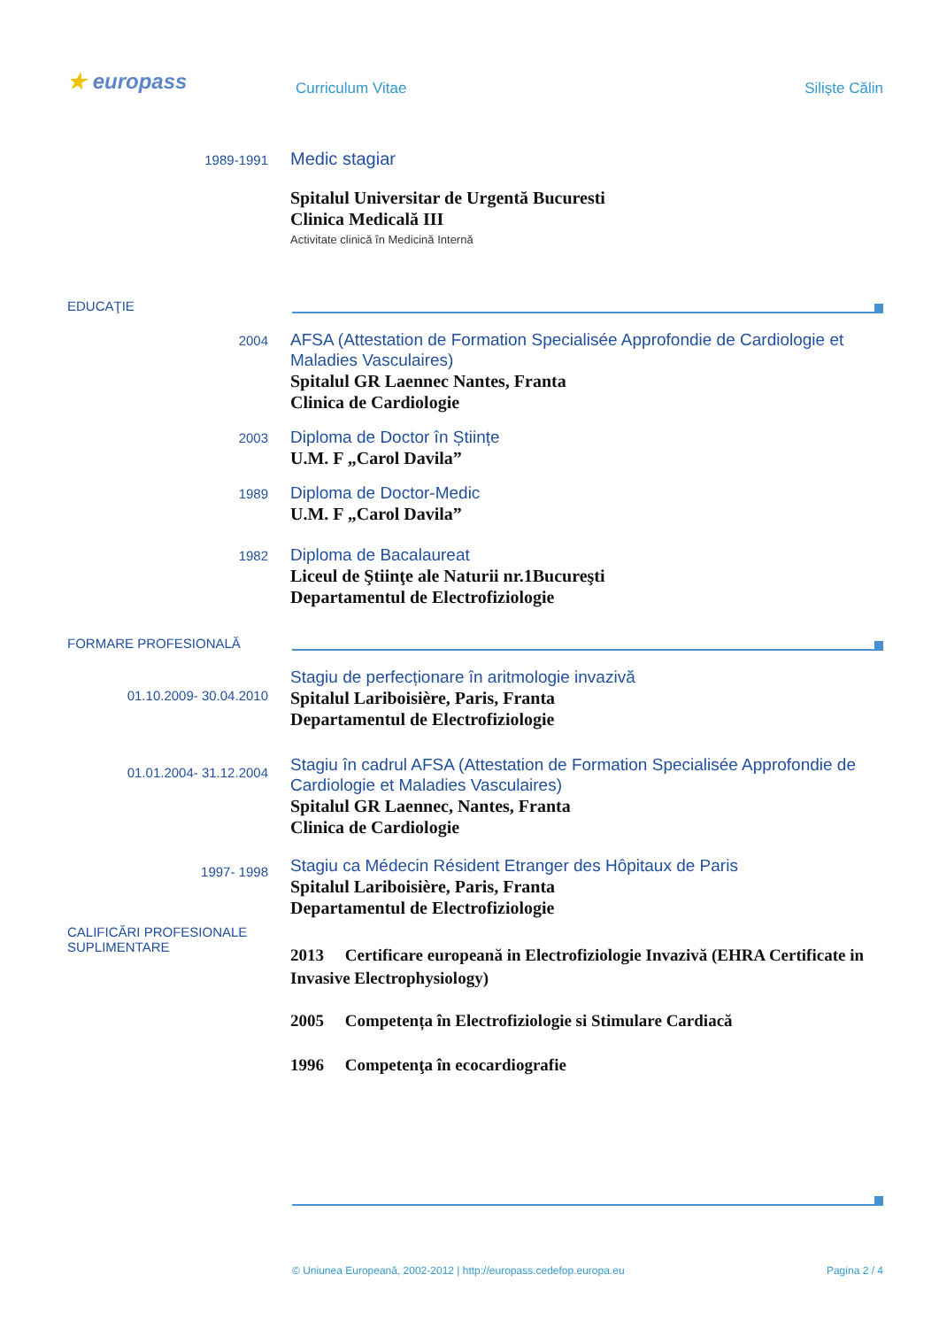★ europass Curriculum Vitae Siliște Călin
1989-1991
Medic stagiar
Spitalul Universitar de Urgentă Bucuresti
Clinica Medicală III
Activitate clinică în Medicină Internă
EDUCAŢIE
2004
AFSA (Attestation de Formation Specialisée Approfondie de Cardiologie et Maladies Vasculaires)
Spitalul GR Laennec Nantes, Franta
Clinica de Cardiologie
2003
Diploma de Doctor în Științe
U.M. F „Carol Davila”
1989
Diploma de Doctor-Medic
U.M. F „Carol Davila”
1982
Diploma de Bacalaureat
Liceul de Ştiinţe ale Naturii nr.1Bucureşti
Departamentul de Electrofiziologie
FORMARE PROFESIONALĂ
01.10.2009- 30.04.2010
Stagiu de perfecționare în aritmologie invazivă
Spitalul Lariboisière, Paris, Franta
Departamentul de Electrofiziologie
01.01.2004- 31.12.2004
Stagiu în cadrul AFSA (Attestation de Formation Specialisée Approfondie de Cardiologie et Maladies Vasculaires)
Spitalul GR Laennec, Nantes, Franta
Clinica de Cardiologie
1997- 1998
Stagiu ca Médecin Résident Etranger des Hôpitaux de Paris
Spitalul Lariboisière, Paris, Franta
Departamentul de Electrofiziologie
CALIFICĂRI PROFESIONALE
SUPLIMENTARE
2013 Certificare europeană in Electrofiziologie Invazivă (EHRA Certificate in Invasive Electrophysiology)
2005 Competența în Electrofiziologie si Stimulare Cardiacă
1996 Competenţa în ecocardiografie
© Uniunea Europeană, 2002-2012 | http://europass.cedefop.europa.eu
Pagina 2 / 4